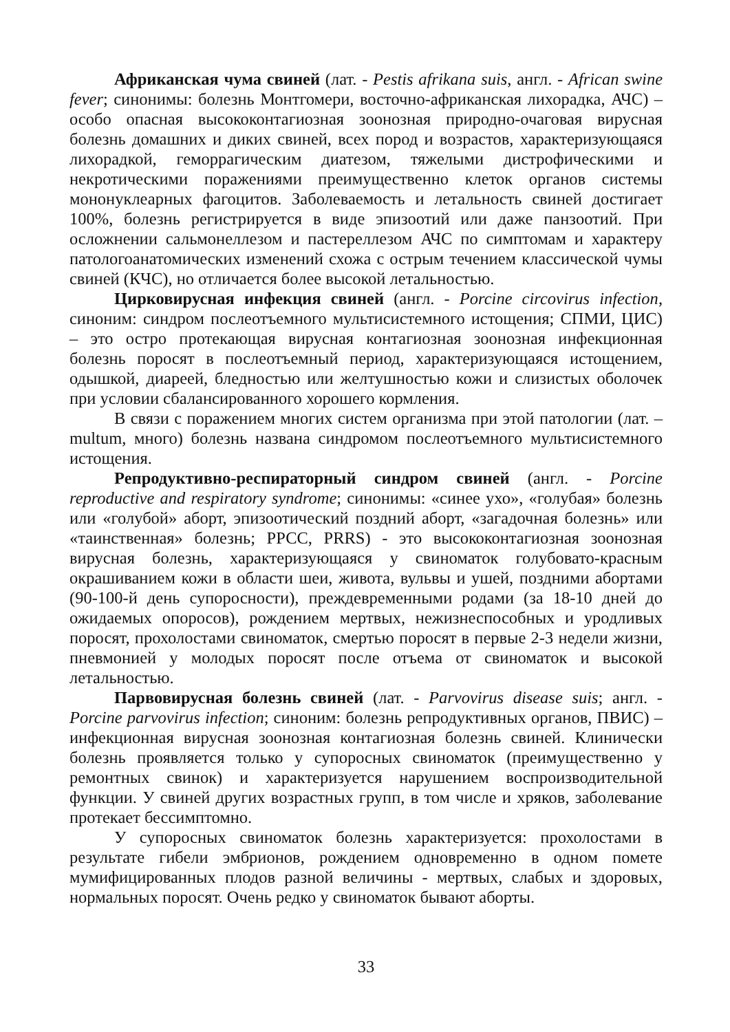Африканская чума свиней (лат. - Pestis afrikana suis, англ. - African swine fever; синонимы: болезнь Монтгомери, восточно-африканская лихорадка, АЧС) – особо опасная высококонтагиозная зоонозная природно-очаговая вирусная болезнь домашних и диких свиней, всех пород и возрастов, характеризующаяся лихорадкой, геморрагическим диатезом, тяжелыми дистрофическими и некротическими поражениями преимущественно клеток органов системы мононуклеарных фагоцитов. Заболеваемость и летальность свиней достигает 100%, болезнь регистрируется в виде эпизоотий или даже панзоотий. При осложнении сальмонеллезом и пастереллезом АЧС по симптомам и характеру патологоанатомических изменений схожа с острым течением классической чумы свиней (КЧС), но отличается более высокой летальностью.
Цирковирусная инфекция свиней (англ. - Porcine circovirus infection, синоним: синдром послеотъемного мультисистемного истощения; СПМИ, ЦИС) – это остро протекающая вирусная контагиозная зоонозная инфекционная болезнь поросят в послеотъемный период, характеризующаяся истощением, одышкой, диареей, бледностью или желтушностью кожи и слизистых оболочек при условии сбалансированного хорошего кормления.
В связи с поражением многих систем организма при этой патологии (лат. – multum, много) болезнь названа синдромом послеотъемного мультисистемного истощения.
Репродуктивно-респираторный синдром свиней (англ. - Porcine reproductive and respiratory syndrome; синонимы: «синее ухо», «голубая» болезнь или «голубой» аборт, эпизоотический поздний аборт, «загадочная болезнь» или «таинственная» болезнь; РРСС, PRRS) - это высококонтагиозная зоонозная вирусная болезнь, характеризующаяся у свиноматок голубовато-красным окрашиванием кожи в области шеи, живота, вульвы и ушей, поздними абортами (90-100-й день супоросности), преждевременными родами (за 18-10 дней до ожидаемых опоросов), рождением мертвых, нежизнеспособных и уродливых поросят, прохолостами свиноматок, смертью поросят в первые 2-3 недели жизни, пневмонией у молодых поросят после отъема от свиноматок и высокой летальностью.
Парвовирусная болезнь свиней (лат. - Parvovirus disease suis; англ. - Porcine parvovirus infection; синоним: болезнь репродуктивных органов, ПВИС) – инфекционная вирусная зоонозная контагиозная болезнь свиней. Клинически болезнь проявляется только у супоросных свиноматок (преимущественно у ремонтных свинок) и характеризуется нарушением воспроизводительной функции. У свиней других возрастных групп, в том числе и хряков, заболевание протекает бессимптомно.
У супоросных свиноматок болезнь характеризуется: прохолостами в результате гибели эмбрионов, рождением одновременно в одном помете мумифицированных плодов разной величины - мертвых, слабых и здоровых, нормальных поросят. Очень редко у свиноматок бывают аборты.
33